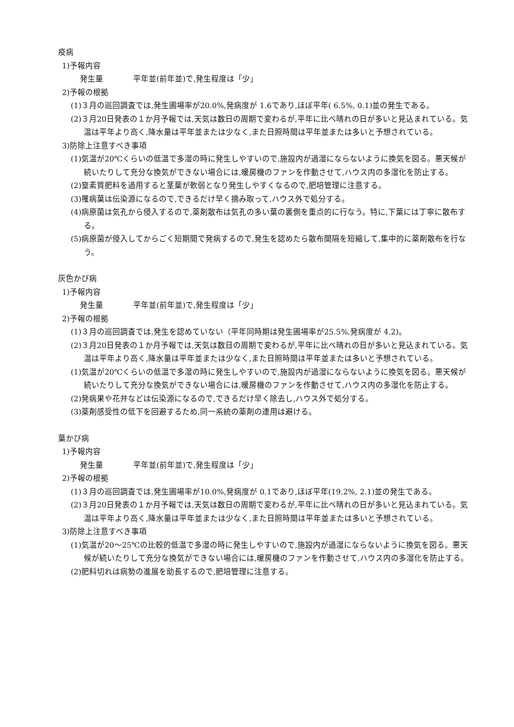疫病
1)予報内容
発生量 平年並(前年並)で,発生程度は「少」
2)予報の根拠
(1)３月の巡回調査では,発生圃場率が20.0%,発病度が 1.6であり,ほぼ平年( 6.5%, 0.1)並の発生である。
(2)３月20日発表の１か月予報では,天気は数日の周期で変わるが,平年に比べ晴れの日が多いと見込まれている。気温は平年より高く,降水量は平年並または少なく,また日照時間は平年並または多いと予想されている。
3)防除上注意すべき事項
(1)気温が20℃くらいの低温で多湿の時に発生しやすいので,施設内が過湿にならないように換気を図る。悪天候が続いたりして充分な換気ができない場合には,暖房機のファンを作動させて,ハウス内の多湿化を防止する。
(2)窒素質肥料を過用すると茎葉が軟弱となり発生しやすくなるので,肥培管理に注意する。
(3)罹病葉は伝染源になるので,できるだけ早く摘み取って,ハウス外で処分する。
(4)病原菌は気孔から侵入するので,薬剤散布は気孔の多い葉の裏側を重点的に行なう。特に,下葉には丁寧に散布する。
(5)病原菌が侵入してからごく短期間で発病するので,発生を認めたら散布間隔を短縮して,集中的に薬剤散布を行なう。
灰色かび病
1)予報内容
発生量 平年並(前年並)で,発生程度は「少」
2)予報の根拠
(1)３月の巡回調査では,発生を認めていない（平年同時期は発生圃場率が25.5%,発病度が 4.2)。
(2)３月20日発表の１か月予報では,天気は数日の周期で変わるが,平年に比べ晴れの日が多いと見込まれている。気温は平年より高く,降水量は平年並または少なく,また日照時間は平年並または多いと予想されている。
(1)気温が20℃くらいの低温で多湿の時に発生しやすいので,施設内が過湿にならないように換気を図る。悪天候が続いたりして充分な換気ができない場合には,暖房機のファンを作動させて,ハウス内の多湿化を防止する。
(2)発病果や花弁などは伝染源になるので,できるだけ早く除去し,ハウス外で処分する。
(3)薬剤感受性の低下を回避するため,同一系統の薬剤の連用は避ける。
葉かび病
1)予報内容
発生量 平年並(前年並)で,発生程度は「少」
2)予報の根拠
(1)３月の巡回調査では,発生圃場率が10.0%,発病度が 0.1であり,ほぼ平年(19.2%, 2.1)並の発生である。
(2)３月20日発表の１か月予報では,天気は数日の周期で変わるが,平年に比べ晴れの日が多いと見込まれている。気温は平年より高く,降水量は平年並または少なく,また日照時間は平年並または多いと予想されている。
3)防除上注意すべき事項
(1)気温が20～25℃の比較的低温で多湿の時に発生しやすいので,施設内が過湿にならないように換気を図る。悪天候が続いたりして充分な換気ができない場合には,暖房機のファンを作動させて,ハウス内の多湿化を防止する。
(2)肥料切れは病勢の進展を助長するので,肥培管理に注意する。